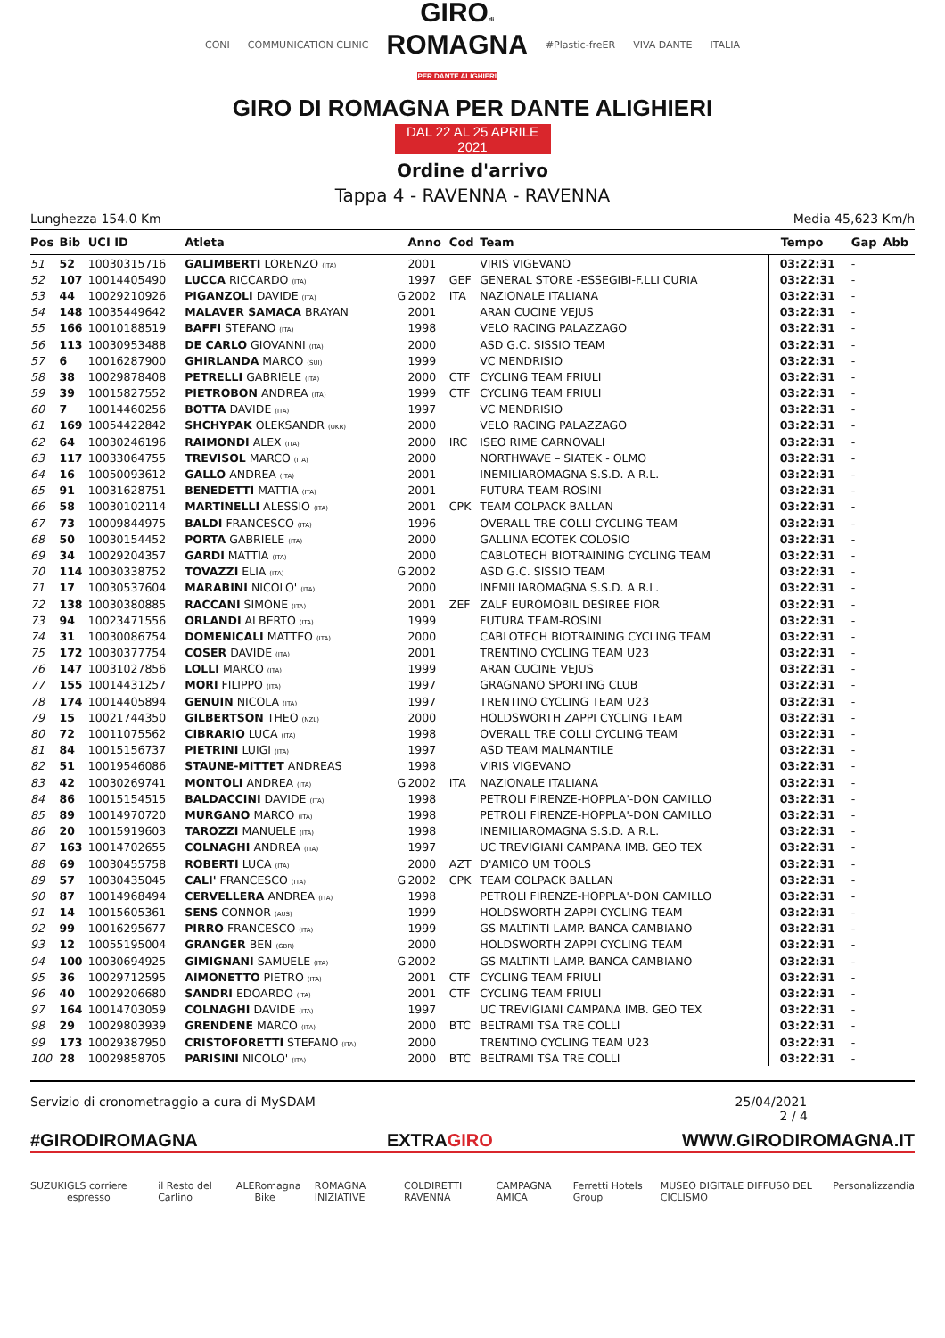CONI COMMUNICATION CLINIC
GIROdi
ROMAGNA
PER DANTE ALIGHIERI
#Plastic-freER VIVA DANTE ITALIA
GIRO DI ROMAGNA PER DANTE ALIGHIERI
DAL 22 AL 25 APRILE 2021
Ordine d'arrivo
Tappa 4 - RAVENNA - RAVENNA
Lunghezza 154.0 Km Media 45,623 Km/h
| Pos | Bib | UCI ID | Atleta | | Anno | Cod | Team | Tempo | Gap | Abb |
| --- | --- | --- | --- | --- | --- | --- | --- | --- | --- | --- |
| 51 | 52 | 10030315716 | GALIMBERTI LORENZO (ITA) | | 2001 | | VIRIS VIGEVANO | 03:22:31 | - | |
| 52 | 107 | 10014405490 | LUCCA RICCARDO (ITA) | | 1997 | GEF | GENERAL STORE -ESSEGIBI-F.LLI CURIA | 03:22:31 | - | |
| 53 | 44 | 10029210926 | PIGANZOLI DAVIDE (ITA) | G | 2002 | ITA | NAZIONALE ITALIANA | 03:22:31 | - | |
| 54 | 148 | 10035449642 | MALAVER SAMACA BRAYAN | | 2001 | | ARAN CUCINE VEJUS | 03:22:31 | - | |
| 55 | 166 | 10010188519 | BAFFI STEFANO (ITA) | | 1998 | | VELO RACING PALAZZAGO | 03:22:31 | - | |
| 56 | 113 | 10030953488 | DE CARLO GIOVANNI (ITA) | | 2000 | | ASD G.C. SISSIO TEAM | 03:22:31 | - | |
| 57 | 6 | 10016287900 | GHIRLANDA MARCO (SUI) | | 1999 | | VC MENDRISIO | 03:22:31 | - | |
| 58 | 38 | 10029878408 | PETRELLI GABRIELE (ITA) | | 2000 | CTF | CYCLING TEAM FRIULI | 03:22:31 | - | |
| 59 | 39 | 10015827552 | PIETROBON ANDREA (ITA) | | 1999 | CTF | CYCLING TEAM FRIULI | 03:22:31 | - | |
| 60 | 7 | 10014460256 | BOTTA DAVIDE (ITA) | | 1997 | | VC MENDRISIO | 03:22:31 | - | |
| 61 | 169 | 10054422842 | SHCHYPAK OLEKSANDR (UKR) | | 2000 | | VELO RACING PALAZZAGO | 03:22:31 | - | |
| 62 | 64 | 10030246196 | RAIMONDI ALEX (ITA) | | 2000 | IRC | ISEO RIME CARNOVALI | 03:22:31 | - | |
| 63 | 117 | 10033064755 | TREVISOL MARCO (ITA) | | 2000 | | NORTHWAVE – SIATEK - OLMO | 03:22:31 | - | |
| 64 | 16 | 10050093612 | GALLO ANDREA (ITA) | | 2001 | | INEMILIAROMAGNA S.S.D. A R.L. | 03:22:31 | - | |
| 65 | 91 | 10031628751 | BENEDETTI MATTIA (ITA) | | 2001 | | FUTURA TEAM-ROSINI | 03:22:31 | - | |
| 66 | 58 | 10030102114 | MARTINELLI ALESSIO (ITA) | | 2001 | CPK | TEAM COLPACK BALLAN | 03:22:31 | - | |
| 67 | 73 | 10009844975 | BALDI FRANCESCO (ITA) | | 1996 | | OVERALL TRE COLLI CYCLING TEAM | 03:22:31 | - | |
| 68 | 50 | 10030154452 | PORTA GABRIELE (ITA) | | 2000 | | GALLINA ECOTEK COLOSIO | 03:22:31 | - | |
| 69 | 34 | 10029204357 | GARDI MATTIA (ITA) | | 2000 | | CABLOTECH BIOTRAINING CYCLING TEAM | 03:22:31 | - | |
| 70 | 114 | 10030338752 | TOVAZZI ELIA (ITA) | G | 2002 | | ASD G.C. SISSIO TEAM | 03:22:31 | - | |
| 71 | 17 | 10030537604 | MARABINI NICOLO' (ITA) | | 2000 | | INEMILIAROMAGNA S.S.D. A R.L. | 03:22:31 | - | |
| 72 | 138 | 10030380885 | RACCANI SIMONE (ITA) | | 2001 | ZEF | ZALF EUROMOBIL DESIREE FIOR | 03:22:31 | - | |
| 73 | 94 | 10023471556 | ORLANDI ALBERTO (ITA) | | 1999 | | FUTURA TEAM-ROSINI | 03:22:31 | - | |
| 74 | 31 | 10030086754 | DOMENICALI MATTEO (ITA) | | 2000 | | CABLOTECH BIOTRAINING CYCLING TEAM | 03:22:31 | - | |
| 75 | 172 | 10030377754 | COSER DAVIDE (ITA) | | 2001 | | TRENTINO CYCLING TEAM U23 | 03:22:31 | - | |
| 76 | 147 | 10031027856 | LOLLI MARCO (ITA) | | 1999 | | ARAN CUCINE VEJUS | 03:22:31 | - | |
| 77 | 155 | 10014431257 | MORI FILIPPO (ITA) | | 1997 | | GRAGNANO SPORTING CLUB | 03:22:31 | - | |
| 78 | 174 | 10014405894 | GENUIN NICOLA (ITA) | | 1997 | | TRENTINO CYCLING TEAM U23 | 03:22:31 | - | |
| 79 | 15 | 10021744350 | GILBERTSON THEO (NZL) | | 2000 | | HOLDSWORTH ZAPPI CYCLING TEAM | 03:22:31 | - | |
| 80 | 72 | 10011075562 | CIBRARIO LUCA (ITA) | | 1998 | | OVERALL TRE COLLI CYCLING TEAM | 03:22:31 | - | |
| 81 | 84 | 10015156737 | PIETRINI LUIGI (ITA) | | 1997 | | ASD TEAM MALMANTILE | 03:22:31 | - | |
| 82 | 51 | 10019546086 | STAUNE-MITTET ANDREAS | | 1998 | | VIRIS VIGEVANO | 03:22:31 | - | |
| 83 | 42 | 10030269741 | MONTOLI ANDREA (ITA) | G | 2002 | ITA | NAZIONALE ITALIANA | 03:22:31 | - | |
| 84 | 86 | 10015154515 | BALDACCINI DAVIDE (ITA) | | 1998 | | PETROLI FIRENZE-HOPPLA'-DON CAMILLO | 03:22:31 | - | |
| 85 | 89 | 10014970720 | MURGANO MARCO (ITA) | | 1998 | | PETROLI FIRENZE-HOPPLA'-DON CAMILLO | 03:22:31 | - | |
| 86 | 20 | 10015919603 | TAROZZI MANUELE (ITA) | | 1998 | | INEMILIAROMAGNA S.S.D. A R.L. | 03:22:31 | - | |
| 87 | 163 | 10014702655 | COLNAGHI ANDREA (ITA) | | 1997 | | UC TREVIGIANI CAMPANA IMB. GEO TEX | 03:22:31 | - | |
| 88 | 69 | 10030455758 | ROBERTI LUCA (ITA) | | 2000 | AZT | D'AMICO UM TOOLS | 03:22:31 | - | |
| 89 | 57 | 10030435045 | CALI' FRANCESCO (ITA) | G | 2002 | CPK | TEAM COLPACK BALLAN | 03:22:31 | - | |
| 90 | 87 | 10014968494 | CERVELLERA ANDREA (ITA) | | 1998 | | PETROLI FIRENZE-HOPPLA'-DON CAMILLO | 03:22:31 | - | |
| 91 | 14 | 10015605361 | SENS CONNOR (AUS) | | 1999 | | HOLDSWORTH ZAPPI CYCLING TEAM | 03:22:31 | - | |
| 92 | 99 | 10016295677 | PIRRO FRANCESCO (ITA) | | 1999 | | GS MALTINTI LAMP. BANCA CAMBIANO | 03:22:31 | - | |
| 93 | 12 | 10055195004 | GRANGER BEN (GBR) | | 2000 | | HOLDSWORTH ZAPPI CYCLING TEAM | 03:22:31 | - | |
| 94 | 100 | 10030694925 | GIMIGNANI SAMUELE (ITA) | G | 2002 | | GS MALTINTI LAMP. BANCA CAMBIANO | 03:22:31 | - | |
| 95 | 36 | 10029712595 | AIMONETTO PIETRO (ITA) | | 2001 | CTF | CYCLING TEAM FRIULI | 03:22:31 | - | |
| 96 | 40 | 10029206680 | SANDRI EDOARDO (ITA) | | 2001 | CTF | CYCLING TEAM FRIULI | 03:22:31 | - | |
| 97 | 164 | 10014703059 | COLNAGHI DAVIDE (ITA) | | 1997 | | UC TREVIGIANI CAMPANA IMB. GEO TEX | 03:22:31 | - | |
| 98 | 29 | 10029803939 | GRENDENE MARCO (ITA) | | 2000 | BTC | BELTRAMI TSA TRE COLLI | 03:22:31 | - | |
| 99 | 173 | 10029387950 | CRISTOFORETTI STEFANO (ITA) | | 2000 | | TRENTINO CYCLING TEAM U23 | 03:22:31 | - | |
| 100 | 28 | 10029858705 | PARISINI NICOLO' (ITA) | | 2000 | BTC | BELTRAMI TSA TRE COLLI | 03:22:31 | - | |
Servizio di cronometraggio a cura di MySDAM 25/04/2021
2 / 4
#GIRODIROMAGNA EXTRAGIRO WWW.GIRODIROMAGNA.IT
SUZUKI GLS corriere espresso il Resto del Carlino ALE Romagna Bike ROMAGNA INIZIATIVE COLDIRETTI RAVENNA CAMPAGNA AMICA Ferretti Hotels Group MUSEO DIGITALE DIFFUSO DEL CICLISMO Personalizzandia